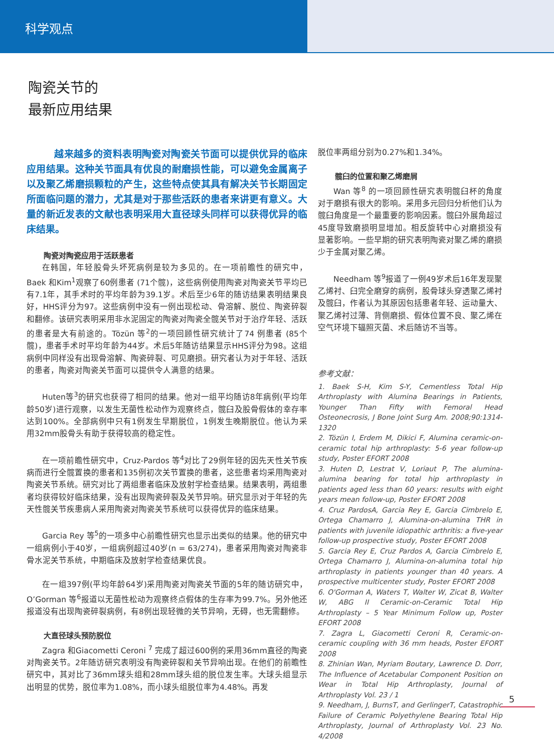科学观点
陶瓷关节的
最新应用结果
越来越多的资料表明陶瓷对陶瓷关节面可以提供优异的临床应用结果。这种关节面具有优良的耐磨损性能，可以避免金属离子以及聚乙烯磨损颗粒的产生，这些特点使其具有解决关节长期固定所面临问题的潜力，尤其是对于那些活跃的患者来讲更有意义。大量的新近发表的文献也表明采用大直径球头同样可以获得优异的临床结果。
陶瓷对陶瓷应用于活跃患者
在韩国，年轻股骨头坏死病例是较为多见的。在一项前瞻性的研究中，Baek 和Kim<sup>1</sup>观察了60例患者 (71个髋)，这些病例使用陶瓷对陶瓷关节平均已有7.1年，其手术时的平均年龄为39.1岁。术后至少6年的随访结果表明结果良好，HHS评分为97。这些病例中没有一例出现松动、骨溶解、脱位、陶瓷碎裂和翻修。该研究表明采用非水泥固定的陶瓷对陶瓷全髋关节对于治疗年轻、活跃的患者是大有前途的。Tözün 等<sup>2</sup>的一项回顾性研究统计了74 例患者 (85个髋)，患者手术时平均年龄为44岁。术后5年随访结果显示HHS评分为98。这组病例中同样没有出现骨溶解、陶瓷碎裂、可见磨损。研究者认为对于年轻、活跃的患者，陶瓷对陶瓷关节面可以提供令人满意的结果。
Huten等<sup>3</sup>的研究也获得了相同的结果。他对一组平均随访8年病例(平均年龄50岁)进行观察，以发生无菌性松动作为观察终点，髋臼及股骨假体的幸存率达到100%。全部病例中只有1例发生早期脱位，1例发生晚期脱位。他认为采用32mm股骨头有助于获得较高的稳定性。
在一项前瞻性研究中，Cruz-Pardos 等<sup>4</sup>对比了29例年轻的因先天性关节疾病而进行全髋置换的患者和135例初次关节置换的患者，这些患者均采用陶瓷对陶瓷关节系统。研究对比了两组患者临床及放射学检查结果。结果表明，两组患者均获得较好临床结果，没有出现陶瓷碎裂及关节异响。研究显示对于年轻的先天性髋关节疾患病人采用陶瓷对陶瓷关节系统可以获得优异的临床结果。
Garcia Rey 等<sup>5</sup>的一项多中心前瞻性研究也显示出类似的结果。他的研究中一组病例小于40岁，一组病例超过40岁(n = 63/274)，患者采用陶瓷对陶瓷非骨水泥关节系统，中期临床及放射学检查结果优良。
在一组397例(平均年龄64岁)采用陶瓷对陶瓷关节面的5年的随访研究中，O’Gorman 等<sup>6</sup>报道以无菌性松动为观察终点假体的生存率为99.7%。另外他还报道没有出现陶瓷碎裂病例，有8例出现轻微的关节异响，无碍，也无需翻修。
大直径球头预防脱位
Zagra 和Giacometti Ceroni <sup>7</sup> 完成了超过600例的采用36mm直径的陶瓷对陶瓷关节。2年随访研究表明没有陶瓷碎裂和关节异响出现。在他们的前瞻性研究中，其对比了36mm球头组和28mm球头组的脱位发生率。大球头组显示出明显的优势，脱位率为1.08%，而小球头组脱位率为4.48%。再发
脱位率两组分别为0.27%和1.34%。
髋臼的位置和聚乙烯磨屑
Wan 等<sup>8</sup> 的一项回顾性研究表明髋臼杯的角度对于磨损有很大的影响。采用多元回归分析他们认为髋臼角度是一个最重要的影响因素。髋臼外展角超过45度导致磨损明显增加。相反旋转中心对磨损没有显著影响。一些早期的研究表明陶瓷对聚乙烯的磨损少于金属对聚乙烯。
Needham 等<sup>9</sup>报道了一例49岁术后16年发现聚乙烯衬、臼完全磨穿的病例，股骨球头穿透聚乙烯衬及髋臼，作者认为其原因包括患者年轻、运动量大、聚乙烯衬过薄、背侧磨损、假体位置不良、聚乙烯在空气环境下辐照灭菌、术后随访不当等。
参考文献：
1. Baek S-H, Kim S-Y, Cementless Total Hip Arthroplasty with Alumina Bearings in Patients, Younger Than Fifty with Femoral Head Osteonecrosis, J Bone Joint Surg Am. 2008;90:1314-1320
2. Tözün I, Erdem M, Dikici F, Alumina ceramic-on-ceramic total hip arthroplasty: 5-6 year follow-up study, Poster EFORT 2008
3. Huten D, Lestrat V, Loriaut P, The alumina-alumina bearing for total hip arthroplasty in patients aged less than 60 years: results with eight years mean follow-up, Poster EFORT 2008
4. Cruz PardosA, Garcia Rey E, Garcia Cimbrelo E, Ortega Chamarro J, Alumina-on-alumina THR in patients with juvenile idiopathic arthritis: a five-year follow-up prospective study, Poster EFORT 2008
5. Garcia Rey E, Cruz Pardos A, Garcia Cimbrelo E, Ortega Chamarro J, Alumina-on-alumina total hip arthroplasty in patients younger than 40 years. A prospective multicenter study, Poster EFORT 2008
6. O'Gorman A, Waters T, Walter W, Zicat B, Walter W, ABG II Ceramic-on-Ceramic Total Hip Arthroplasty – 5 Year Minimum Follow up, Poster EFORT 2008
7. Zagra L, Giacometti Ceroni R, Ceramic-on-ceramic coupling with 36 mm heads, Poster EFORT 2008
8. Zhinian Wan, Myriam Boutary, Lawrence D. Dorr, The Influence of Acetabular Component Position on Wear in Total Hip Arthroplasty, Journal of Arthroplasty Vol. 23 / 1
9. Needham, J, BurnsT, and GerlingerT, Catastrophic Failure of Ceramic Polyethylene Bearing Total Hip Arthroplasty, Journal of Arthroplasty Vol. 23 No. 4/2008
5